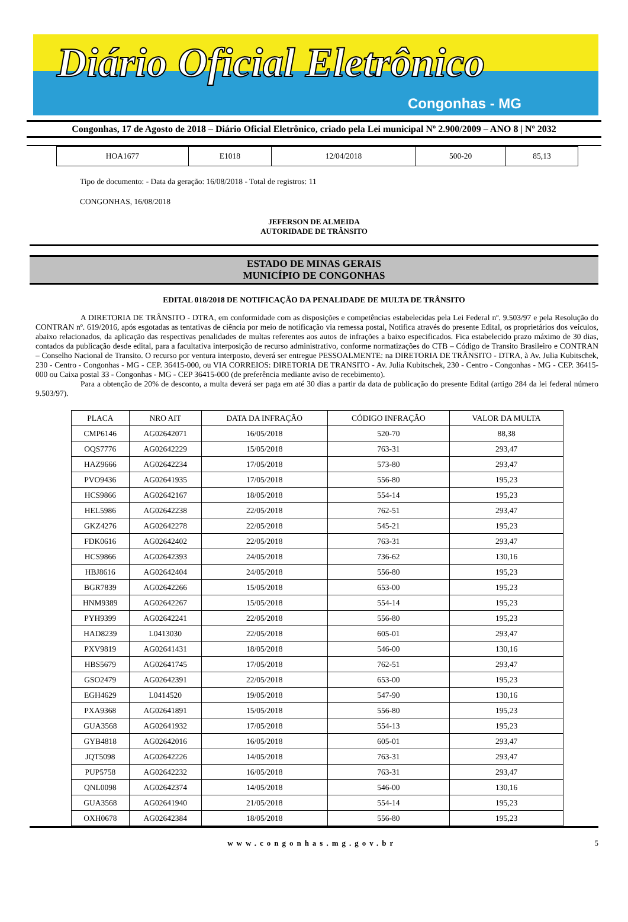Diário Oficial Eletrônico
Congonhas - MG
Congonhas, 17 de Agosto de 2018 – Diário Oficial Eletrônico, criado pela Lei municipal Nº 2.900/2009 – ANO 8 | Nº 2032
| HOA1677 | E1018 | 12/04/2018 | 500-20 | 85,13 |
Tipo de documento: - Data da geração: 16/08/2018 - Total de registros: 11
CONGONHAS, 16/08/2018
JEFERSON DE ALMEIDA
AUTORIDADE DE TRÂNSITO
ESTADO DE MINAS GERAIS
MUNICÍPIO DE CONGONHAS
EDITAL 018/2018 DE NOTIFICAÇÃO DA PENALIDADE DE MULTA DE TRÂNSITO
A DIRETORIA DE TRÂNSITO - DTRA, em conformidade com as disposições e competências estabelecidas pela Lei Federal nº. 9.503/97 e pela Resolução do CONTRAN nº. 619/2016, após esgotadas as tentativas de ciência por meio de notificação via remessa postal, Notifica através do presente Edital, os proprietários dos veículos, abaixo relacionados, da aplicação das respectivas penalidades de multas referentes aos autos de infrações a baixo especificados. Fica estabelecido prazo máximo de 30 dias, contados da publicação desde edital, para a facultativa interposição de recurso administrativo, conforme normatizações do CTB – Código de Transito Brasileiro e CONTRAN – Conselho Nacional de Transito. O recurso por ventura interposto, deverá ser entregue PESSOALMENTE: na DIRETORIA DE TRÂNSITO - DTRA, à Av. Julia Kubitschek, 230 - Centro - Congonhas - MG - CEP. 36415-000, ou VIA CORREIOS: DIRETORIA DE TRANSITO - Av. Julia Kubitschek, 230 - Centro - Congonhas - MG - CEP. 36415-000 ou Caixa postal 33 - Congonhas - MG - CEP 36415-000 (de preferência mediante aviso de recebimento).
Para a obtenção de 20% de desconto, a multa deverá ser paga em até 30 dias a partir da data de publicação do presente Edital (artigo 284 da lei federal número 9.503/97).
| PLACA | NRO AIT | DATA DA INFRAÇÃO | CÓDIGO INFRAÇÃO | VALOR DA MULTA |
| --- | --- | --- | --- | --- |
| CMP6146 | AG02642071 | 16/05/2018 | 520-70 | 88,38 |
| OQS7776 | AG02642229 | 15/05/2018 | 763-31 | 293,47 |
| HAZ9666 | AG02642234 | 17/05/2018 | 573-80 | 293,47 |
| PVO9436 | AG02641935 | 17/05/2018 | 556-80 | 195,23 |
| HCS9866 | AG02642167 | 18/05/2018 | 554-14 | 195,23 |
| HEL5986 | AG02642238 | 22/05/2018 | 762-51 | 293,47 |
| GKZ4276 | AG02642278 | 22/05/2018 | 545-21 | 195,23 |
| FDK0616 | AG02642402 | 22/05/2018 | 763-31 | 293,47 |
| HCS9866 | AG02642393 | 24/05/2018 | 736-62 | 130,16 |
| HBJ8616 | AG02642404 | 24/05/2018 | 556-80 | 195,23 |
| BGR7839 | AG02642266 | 15/05/2018 | 653-00 | 195,23 |
| HNM9389 | AG02642267 | 15/05/2018 | 554-14 | 195,23 |
| PYH9399 | AG02642241 | 22/05/2018 | 556-80 | 195,23 |
| HAD8239 | L0413030 | 22/05/2018 | 605-01 | 293,47 |
| PXV9819 | AG02641431 | 18/05/2018 | 546-00 | 130,16 |
| HBS5679 | AG02641745 | 17/05/2018 | 762-51 | 293,47 |
| GSO2479 | AG02642391 | 22/05/2018 | 653-00 | 195,23 |
| EGH4629 | L0414520 | 19/05/2018 | 547-90 | 130,16 |
| PXA9368 | AG02641891 | 15/05/2018 | 556-80 | 195,23 |
| GUA3568 | AG02641932 | 17/05/2018 | 554-13 | 195,23 |
| GYB4818 | AG02642016 | 16/05/2018 | 605-01 | 293,47 |
| JQT5098 | AG02642226 | 14/05/2018 | 763-31 | 293,47 |
| PUP5758 | AG02642232 | 16/05/2018 | 763-31 | 293,47 |
| QNL0098 | AG02642374 | 14/05/2018 | 546-00 | 130,16 |
| GUA3568 | AG02641940 | 21/05/2018 | 554-14 | 195,23 |
| OXH0678 | AG02642384 | 18/05/2018 | 556-80 | 195,23 |
www.congonhas.mg.gov.br 5